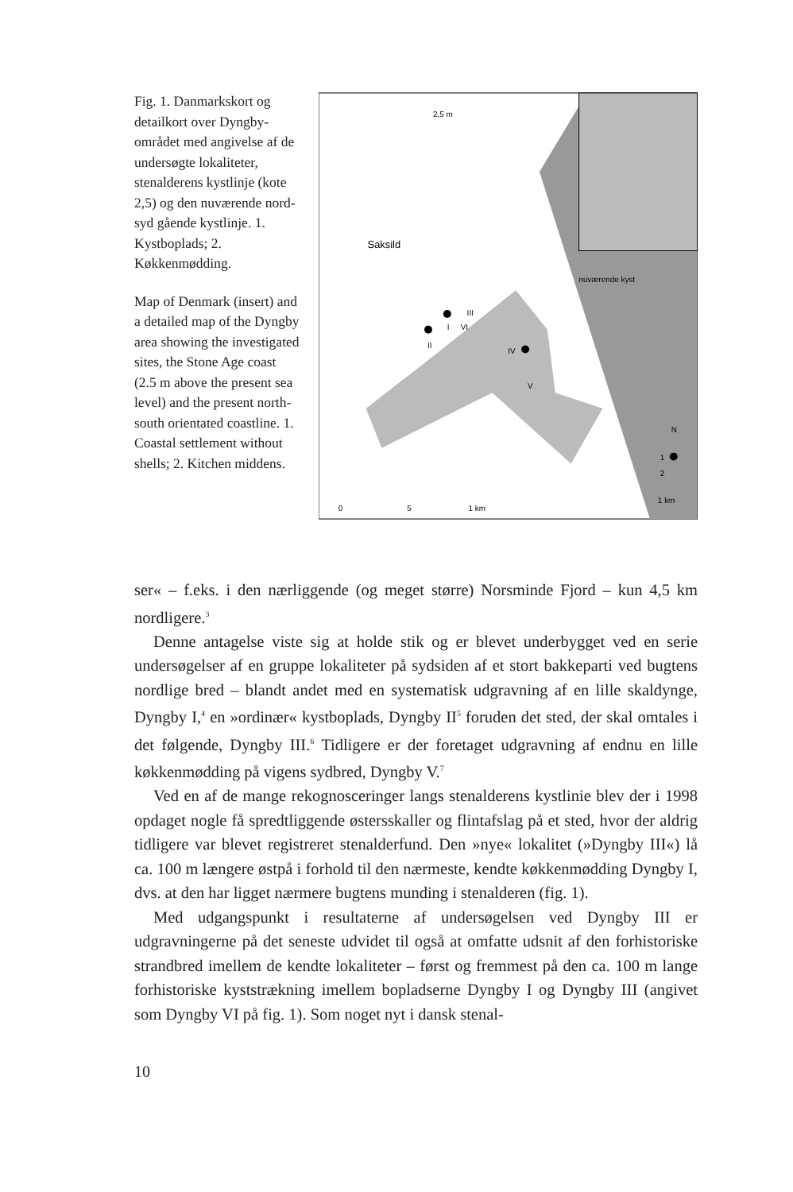Fig. 1. Danmarkskort og detailkort over Dyngby-området med angivelse af de undersøgte lokaliteter, stenalderens kystlinje (kote 2,5) og den nuværende nord-syd gående kystlinje. 1. Kystboplads; 2. Køkkenmødding.
Map of Denmark (insert) and a detailed map of the Dyngby area showing the investigated sites, the Stone Age coast (2.5 m above the present sea level) and the present north-south orientated coastline. 1. Coastal settlement without shells; 2. Kitchen middens.
Saksild
nuværende kyst
IV
II
I
VI
III
V
2,5 m
N
1 km
1
2
0
5
1 km
ser« – f.eks. i den nærliggende (og meget større) Norsminde Fjord – kun 4,5 km nordligere.<sup>3</sup>
Denne antagelse viste sig at holde stik og er blevet underbygget ved en serie undersøgelser af en gruppe lokaliteter på sydsiden af et stort bakkeparti ved bugtens nordlige bred – blandt andet med en systematisk udgravning af en lille skaldynge, Dyngby I,<sup>4</sup> en »ordinær« kystboplads, Dyngby II<sup>5</sup> foruden det sted, der skal omtales i det følgende, Dyngby III.<sup>6</sup> Tidligere er der foretaget udgravning af endnu en lille køkkenmødding på vigens sydbred, Dyngby V.<sup>7</sup>
Ved en af de mange rekognosceringer langs stenalderens kystlinie blev der i 1998 opdaget nogle få spredtliggende østersskaller og flintafslag på et sted, hvor der aldrig tidligere var blevet registreret stenalderfund. Den »nye« lokalitet (»Dyngby III«) lå ca. 100 m længere østpå i forhold til den nærmeste, kendte køkkenmødding Dyngby I, dvs. at den har ligget nærmere bugtens munding i stenalderen (fig. 1).
Med udgangspunkt i resultaterne af undersøgelsen ved Dyngby III er udgravningerne på det seneste udvidet til også at omfatte udsnit af den forhistoriske strandbred imellem de kendte lokaliteter – først og fremmest på den ca. 100 m lange forhistoriske kyststrækning imellem bopladserne Dyngby I og Dyngby III (angivet som Dyngby VI på fig. 1). Som noget nyt i dansk stenal-
10